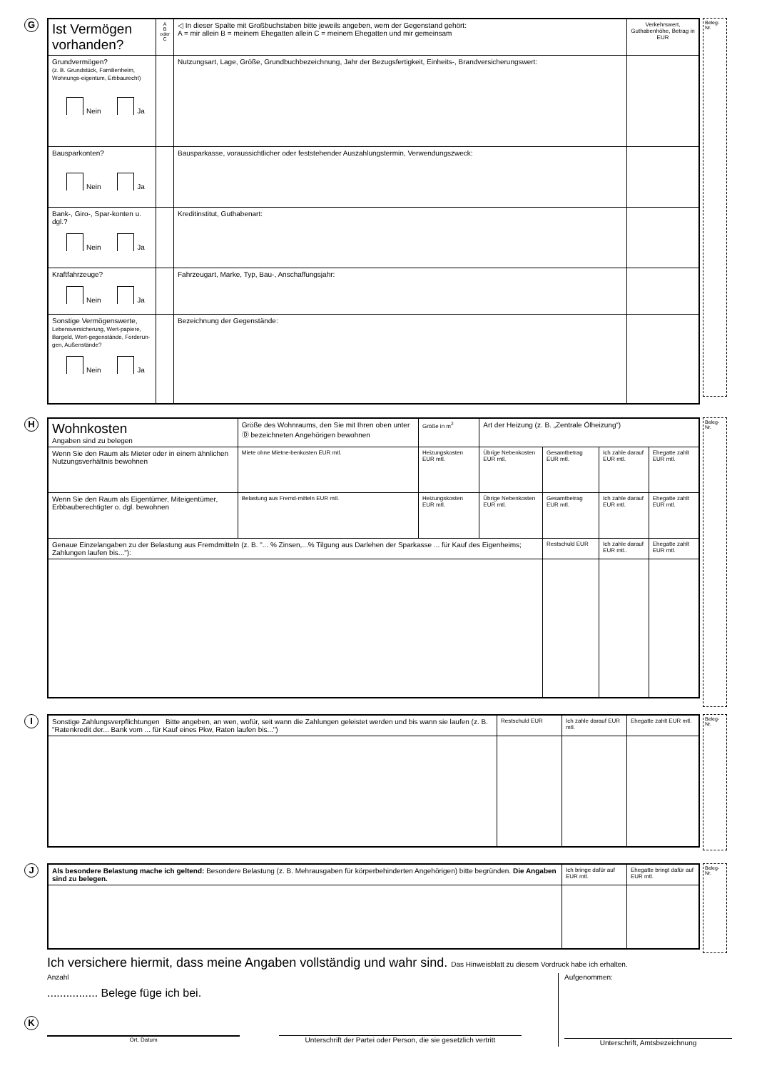G
Beleg-
Nr.
| Ist Vermögen vorhanden? | A B oder C | ◁ In dieser Spalte mit Großbuchstaben bitte jeweils angeben, wem der Gegenstand gehört: A = mir allein B = meinem Ehegatten allein C = meinem Ehegatten und mir gemeinsam | Verkehrswert, Guthabenhöhe, Betrag in EUR |
| Grundvermögen? (z. B. Grundstück, Familienheim, Wohnungs-eigentum, Erbbaurecht) Nein Ja | | Nutzungsart, Lage, Größe, Grundbuchbezeichnung, Jahr der Bezugsfertigkeit, Einheits-, Brandversicherungswert: | |
| Bausparkonten? Nein Ja | | Bausparkasse, voraussichtlicher oder feststehender Auszahlungstermin, Verwendungszweck: | |
| Bank-, Giro-, Spar-konten u. dgl.? Nein Ja | | Kreditinstitut, Guthabenart: | |
| Kraftfahrzeuge? Nein Ja | | Fahrzeugart, Marke, Typ, Bau-, Anschaffungsjahr: | |
| Sonstige Vermögenswerte, Lebensversicherung, Wert-papiere, Bargeld, Wert-gegenstände, Forderun-gen, Außenstände? Nein Ja | | Bezeichnung der Gegenstände: | |
H
Beleg-
Nr.
| Wohnkosten Angaben sind zu belegen | Größe des Wohnraums, den Sie mit Ihren oben unter Ⓓ bezeichneten Angehörigen bewohnen | | Größe in m<sup>2</sup> | Art der Heizung (z. B. „Zentrale Ölheizung“) | | | |
| Wenn Sie den Raum als Mieter oder in einem ähnlichen Nutzungsverhältnis bewohnen | | Miete ohne Mietne-benkosten EUR mtl. | Heizungskosten EUR mtl. | Übrige Nebenkosten EUR mtl. | Gesamtbetrag EUR mtl. | Ich zahle darauf EUR mtl. | Ehegatte zahlt EUR mtl. |
| Wenn Sie den Raum als Eigentümer, Miteigentümer, Erbbauberechtigter o. dgl. bewohnen | | Belastung aus Fremd-mitteln EUR mtl. | Heizungskosten EUR mtl. | Übrige Nebenkosten EUR mtl. | Gesamtbetrag EUR mtl. | Ich zahle darauf EUR mtl. | Ehegatte zahlt EUR mtl. |
| Genaue Einzelangaben zu der Belastung aus Fremdmitteln (z. B. "... % Zinsen,...% Tilgung aus Darlehen der Sparkasse ... für Kauf des Eigenheims; Zahlungen laufen bis..."): | | | | | Restschuld EUR | Ich zahle darauf EUR mtl.. | Ehegatte zahlt EUR mtl. |
I
Beleg-
Nr.
| Sonstige Zahlungsverpflichtungen Bitte angeben, an wen, wofür, seit wann die Zahlungen geleistet werden und bis wann sie laufen (z. B. "Ratenkredit der... Bank vom ... für Kauf eines Pkw, Raten laufen bis...") | Restschuld EUR | Ich zahle darauf EUR mtl. | Ehegatte zahlt EUR mtl. |
J
Beleg-
Nr.
| Als besondere Belastung mache ich geltend: Besondere Belastung (z. B. Mehrausgaben für körperbehinderten Angehörigen) bitte begründen. Die Angaben sind zu belegen. | Ich bringe dafür auf EUR mtl. | Ehegatte bringt dafür auf EUR mtl. |
K
Ich versichere hiermit, dass meine Angaben vollständig und wahr sind. Das Hinweisblatt zu diesem Vordruck habe ich erhalten.
Anzahl
................ Belege füge ich bei.
Ort, Datum
Unterschrift der Partei oder Person, die sie gesetzlich vertritt
Aufgenommen:
Unterschrift, Amtsbezeichnung